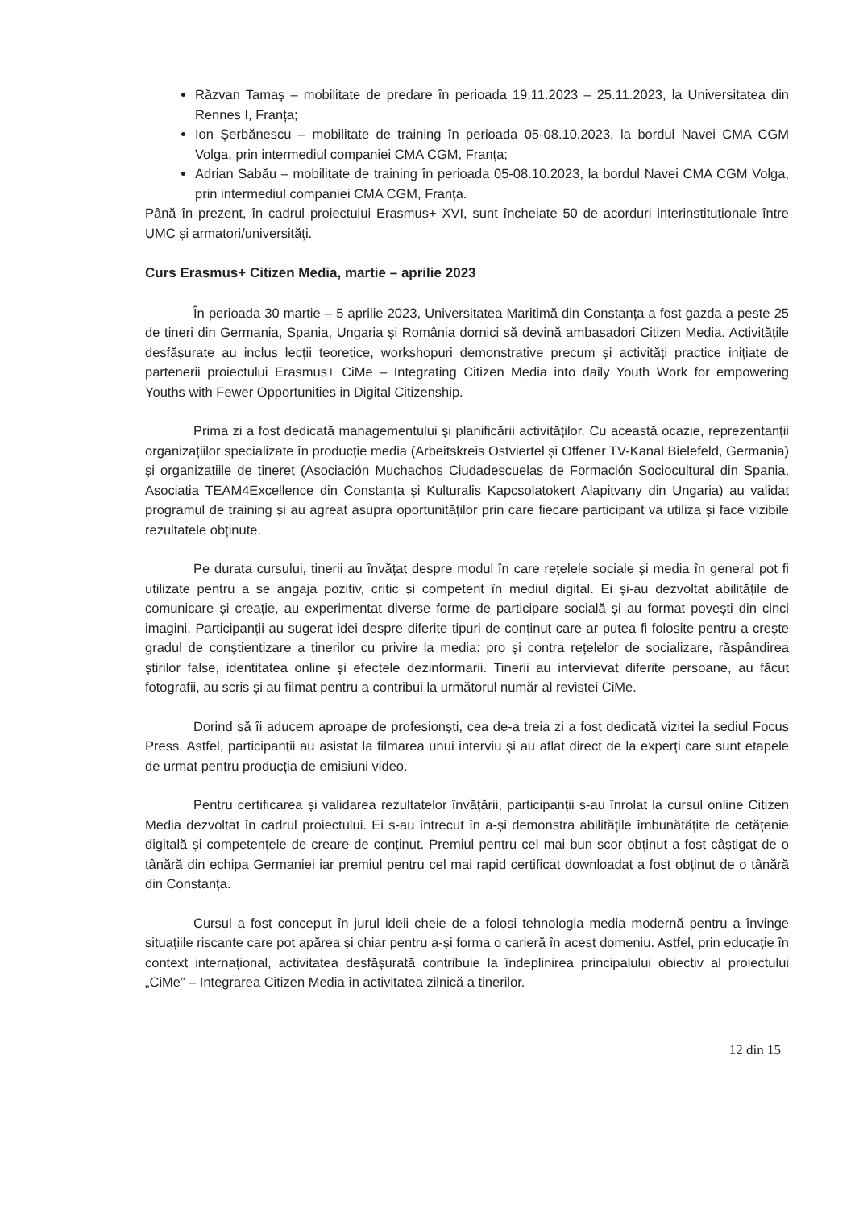Răzvan Tamaș – mobilitate de predare în perioada 19.11.2023 – 25.11.2023, la Universitatea din Rennes I, Franța;
Ion Șerbănescu – mobilitate de training în perioada 05-08.10.2023, la bordul Navei CMA CGM Volga, prin intermediul companiei CMA CGM, Franța;
Adrian Sabău – mobilitate de training în perioada 05-08.10.2023, la bordul Navei CMA CGM Volga, prin intermediul companiei CMA CGM, Franța.
Până în prezent, în cadrul proiectului Erasmus+ XVI, sunt încheiate 50 de acorduri interinstituționale între UMC și armatori/universități.
Curs Erasmus+ Citizen Media, martie – aprilie 2023
În perioada 30 martie – 5 aprilie 2023, Universitatea Maritimă din Constanța a fost gazda a peste 25 de tineri din Germania, Spania, Ungaria și România dornici să devină ambasadori Citizen Media. Activitățile desfășurate au inclus lecții teoretice, workshopuri demonstrative precum și activități practice inițiate de partenerii proiectului Erasmus+ CiMe – Integrating Citizen Media into daily Youth Work for empowering Youths with Fewer Opportunities in Digital Citizenship.
Prima zi a fost dedicată managementului și planificării activităților. Cu această ocazie, reprezentanții organizațiilor specializate în producție media (Arbeitskreis Ostviertel și Offener TV-Kanal Bielefeld, Germania) și organizațiile de tineret (Asociación Muchachos Ciudadescuelas de Formación Sociocultural din Spania, Asociatia TEAM4Excellence din Constanța și Kulturalis Kapcsolatokert Alapitvany din Ungaria) au validat programul de training și au agreat asupra oportunităților prin care fiecare participant va utiliza și face vizibile rezultatele obținute.
Pe durata cursului, tinerii au învățat despre modul în care rețelele sociale și media în general pot fi utilizate pentru a se angaja pozitiv, critic și competent în mediul digital. Ei și-au dezvoltat abilitățile de comunicare și creație, au experimentat diverse forme de participare socială și au format povești din cinci imagini. Participanții au sugerat idei despre diferite tipuri de conținut care ar putea fi folosite pentru a crește gradul de conștientizare a tinerilor cu privire la media: pro și contra rețelelor de socializare, răspândirea știrilor false, identitatea online și efectele dezinformarii. Tinerii au intervievat diferite persoane, au făcut fotografii, au scris și au filmat pentru a contribui la următorul număr al revistei CiMe.
Dorind să îi aducem aproape de profesionști, cea de-a treia zi a fost dedicată vizitei la sediul Focus Press. Astfel, participanții au asistat la filmarea unui interviu și au aflat direct de la experți care sunt etapele de urmat pentru producția de emisiuni video.
Pentru certificarea și validarea rezultatelor învățării, participanții s-au înrolat la cursul online Citizen Media dezvoltat în cadrul proiectului. Ei s-au întrecut în a-și demonstra abilitățile îmbunătățite de cetățenie digitală și competențele de creare de conținut. Premiul pentru cel mai bun scor obținut a fost câștigat de o tânără din echipa Germaniei iar premiul pentru cel mai rapid certificat downloadat a fost obținut de o tânără din Constanța.
Cursul a fost conceput în jurul ideii cheie de a folosi tehnologia media modernă pentru a învinge situațiile riscante care pot apărea și chiar pentru a-și forma o carieră în acest domeniu. Astfel, prin educație în context internațional, activitatea desfășurată contribuie la îndeplinirea principalului obiectiv al proiectului „CiMe” – Integrarea Citizen Media în activitatea zilnică a tinerilor.
12 din 15